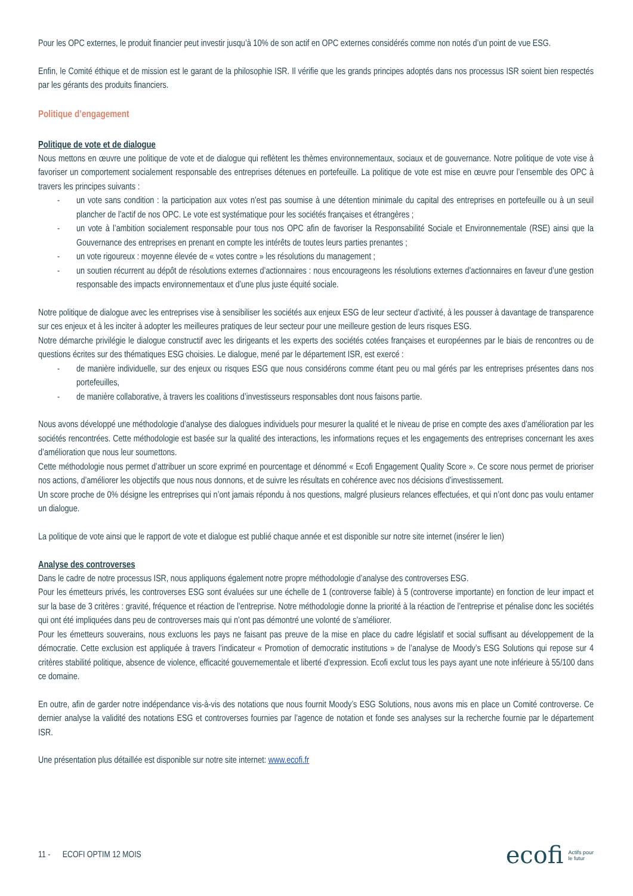Pour les OPC externes, le produit financier peut investir jusqu’à 10% de son actif en OPC externes considérés comme non notés d’un point de vue ESG.
Enfin, le Comité éthique et de mission est le garant de la philosophie ISR. Il vérifie que les grands principes adoptés dans nos processus ISR soient bien respectés par les gérants des produits financiers.
Politique d’engagement
Politique de vote et de dialogue
Nous mettons en œuvre une politique de vote et de dialogue qui reflètent les thèmes environnementaux, sociaux et de gouvernance. Notre politique de vote vise à favoriser un comportement socialement responsable des entreprises détenues en portefeuille. La politique de vote est mise en œuvre pour l’ensemble des OPC à travers les principes suivants :
- un vote sans condition : la participation aux votes n’est pas soumise à une détention minimale du capital des entreprises en portefeuille ou à un seuil plancher de l’actif de nos OPC. Le vote est systématique pour les sociétés françaises et étrangères ;
- un vote à l’ambition socialement responsable pour tous nos OPC afin de favoriser la Responsabilité Sociale et Environnementale (RSE) ainsi que la Gouvernance des entreprises en prenant en compte les intérêts de toutes leurs parties prenantes ;
- un vote rigoureux : moyenne élevée de « votes contre » les résolutions du management ;
- un soutien récurrent au dépôt de résolutions externes d’actionnaires : nous encourageons les résolutions externes d’actionnaires en faveur d’une gestion responsable des impacts environnementaux et d’une plus juste équité sociale.
Notre politique de dialogue avec les entreprises vise à sensibiliser les sociétés aux enjeux ESG de leur secteur d’activité, à les pousser à davantage de transparence sur ces enjeux et à les inciter à adopter les meilleures pratiques de leur secteur pour une meilleure gestion de leurs risques ESG.
Notre démarche privilégie le dialogue constructif avec les dirigeants et les experts des sociétés cotées françaises et européennes par le biais de rencontres ou de questions écrites sur des thématiques ESG choisies. Le dialogue, mené par le département ISR, est exercé :
- de manière individuelle, sur des enjeux ou risques ESG que nous considérons comme étant peu ou mal gérés par les entreprises présentes dans nos portefeuilles,
- de manière collaborative, à travers les coalitions d’investisseurs responsables dont nous faisons partie.
Nous avons développé une méthodologie d’analyse des dialogues individuels pour mesurer la qualité et le niveau de prise en compte des axes d’amélioration par les sociétés rencontrées. Cette méthodologie est basée sur la qualité des interactions, les informations reçues et les engagements des entreprises concernant les axes d’amélioration que nous leur soumettons.
Cette méthodologie nous permet d’attribuer un score exprimé en pourcentage et dénommé « Ecofi Engagement Quality Score ». Ce score nous permet de prioriser nos actions, d’améliorer les objectifs que nous nous donnons, et de suivre les résultats en cohérence avec nos décisions d’investissement.
Un score proche de 0% désigne les entreprises qui n’ont jamais répondu à nos questions, malgré plusieurs relances effectuées, et qui n’ont donc pas voulu entamer un dialogue.
La politique de vote ainsi que le rapport de vote et dialogue est publié chaque année et est disponible sur notre site internet (insérer le lien)
Analyse des controverses
Dans le cadre de notre processus ISR, nous appliquons également notre propre méthodologie d’analyse des controverses ESG.
Pour les émetteurs privés, les controverses ESG sont évaluées sur une échelle de 1 (controverse faible) à 5 (controverse importante) en fonction de leur impact et sur la base de 3 critères : gravité, fréquence et réaction de l’entreprise. Notre méthodologie donne la priorité à la réaction de l’entreprise et pénalise donc les sociétés qui ont été impliquées dans peu de controverses mais qui n’ont pas démontré une volonté de s’améliorer.
Pour les émetteurs souverains, nous excluons les pays ne faisant pas preuve de la mise en place du cadre législatif et social suffisant au développement de la démocratie. Cette exclusion est appliquée à travers l’indicateur « Promotion of democratic institutions » de l’analyse de Moody’s ESG Solutions qui repose sur 4 critères stabilité politique, absence de violence, efficacité gouvernementale et liberté d’expression. Ecofi exclut tous les pays ayant une note inférieure à 55/100 dans ce domaine.
En outre, afin de garder notre indépendance vis-à-vis des notations que nous fournit Moody’s ESG Solutions, nous avons mis en place un Comité controverse. Ce dernier analyse la validité des notations ESG et controverses fournies par l’agence de notation et fonde ses analyses sur la recherche fournie par le département ISR.
Une présentation plus détaillée est disponible sur notre site internet: www.ecofi.fr
11 - ECOFI OPTIM 12 MOIS ecofi Actifs pour
le futur